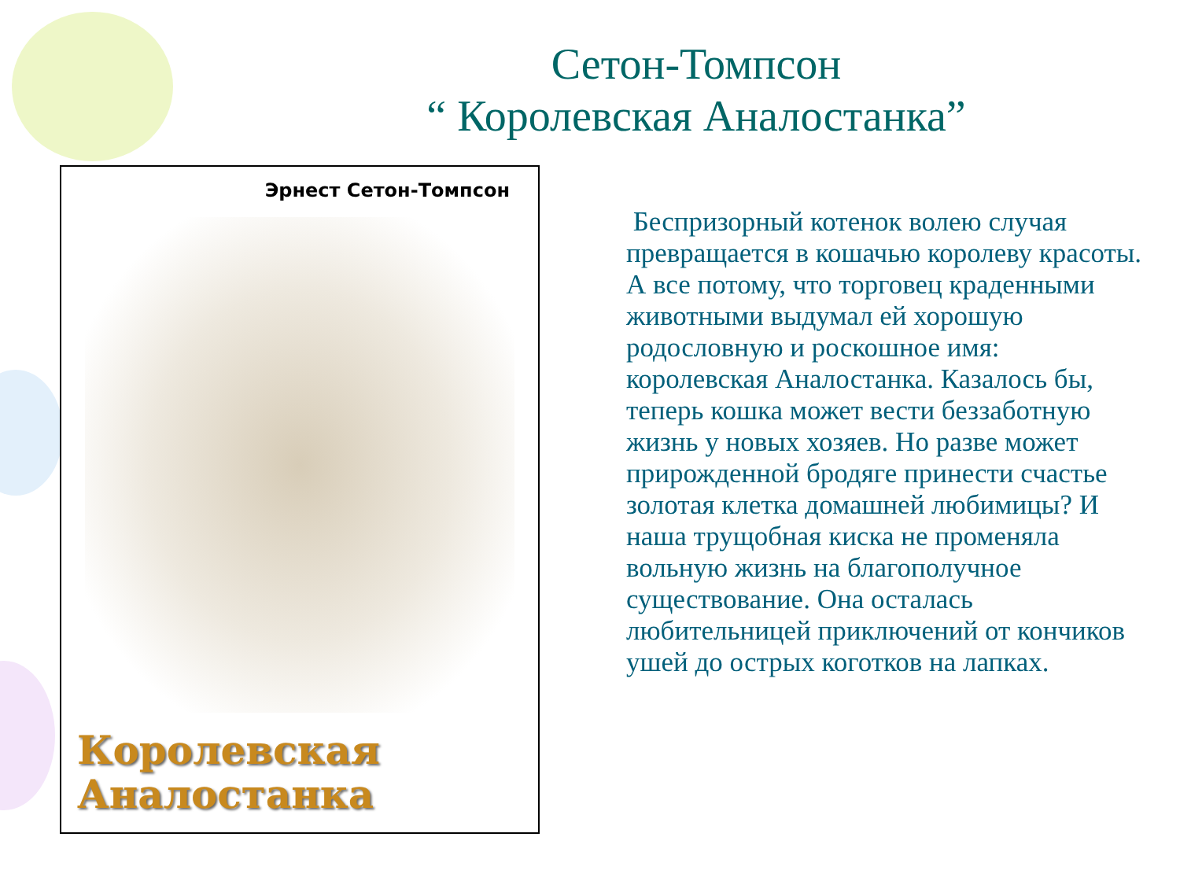Сетон-Томпсон
“ Королевская Аналостанка”
Эрнест Сетон-Томпсон
Королевская
Аналостанка
Беспризорный котенок волею случая превращается в кошачью королеву красоты. А все потому, что торговец краденными животными выдумал ей хорошую родословную и роскошное имя: королевская Аналостанка. Казалось бы, теперь кошка может вести беззаботную жизнь у новых хозяев. Но разве может прирожденной бродяге принести счастье золотая клетка домашней любимицы? И наша трущобная киска не променяла вольную жизнь на благополучное существование. Она осталась любительницей приключений от кончиков ушей до острых коготков на лапках.